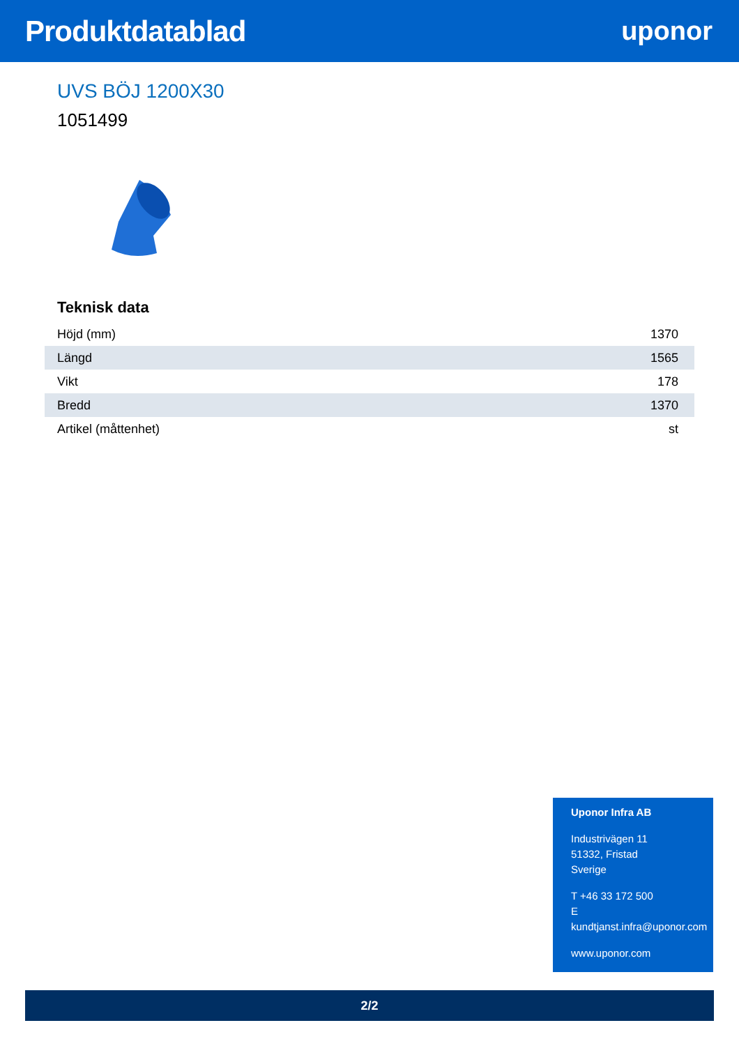Produktdatablad uponor
UVS BÖJ 1200X30
1051499
Teknisk data
| Höjd (mm) | 1370 |
| Längd | 1565 |
| Vikt | 178 |
| Bredd | 1370 |
| Artikel (måttenhet) | st |
Uponor Infra AB
Industrivägen 11
51332, Fristad
Sverige
T +46 33 172 500
E kundtjanst.infra@uponor.com
www.uponor.com
2/2